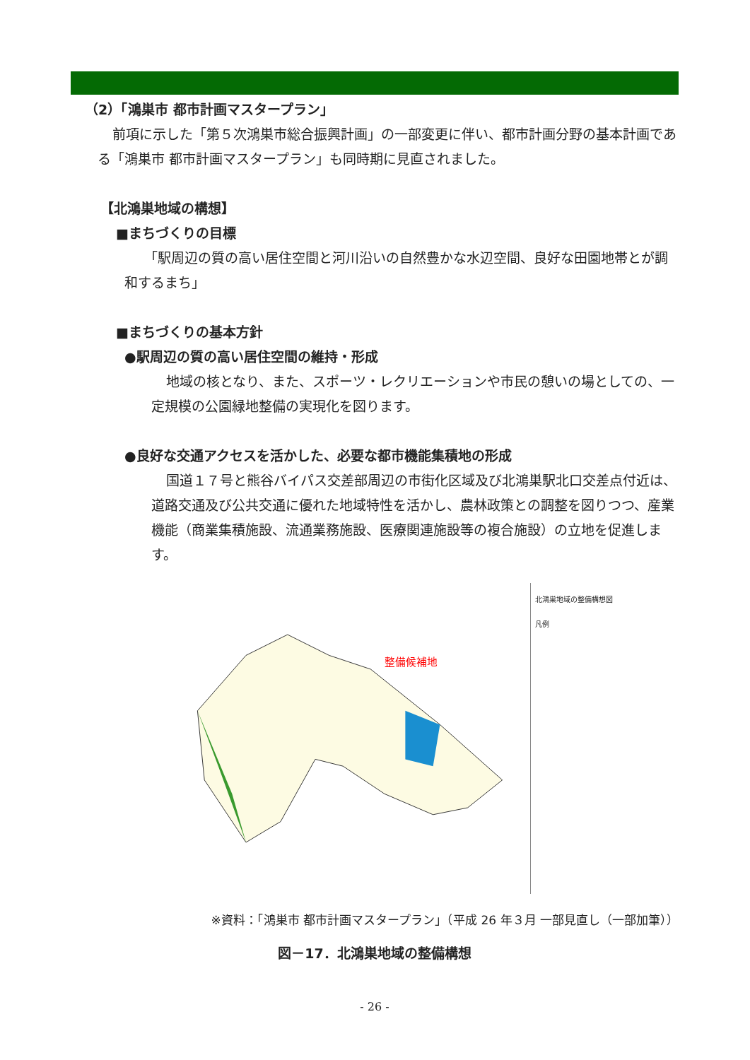（2）「鴻巣市 都市計画マスタープラン」
前項に示した「第５次鴻巣市総合振興計画」の一部変更に伴い、都市計画分野の基本計画である「鴻巣市 都市計画マスタープラン」も同時期に見直されました。
【北鴻巣地域の構想】
■まちづくりの目標
「駅周辺の質の高い居住空間と河川沿いの自然豊かな水辺空間、良好な田園地帯とが調和するまち」
■まちづくりの基本方針
●駅周辺の質の高い居住空間の維持・形成
地域の核となり、また、スポーツ・レクリエーションや市民の憩いの場としての、一定規模の公園緑地整備の実現化を図ります。
●良好な交通アクセスを活かした、必要な都市機能集積地の形成
国道１７号と熊谷バイパス交差部周辺の市街化区域及び北鴻巣駅北口交差点付近は、道路交通及び公共交通に優れた地域特性を活かし、農林政策との調整を図りつつ、産業機能（商業集積施設、流通業務施設、医療関連施設等の複合施設）の立地を促進します。
整備候補地
北鴻巣地域の整備構想図
凡例
※資料：「鴻巣市 都市計画マスタープラン」（平成 26 年３月 一部見直し（一部加筆））
図－17．北鴻巣地域の整備構想
- 26 -